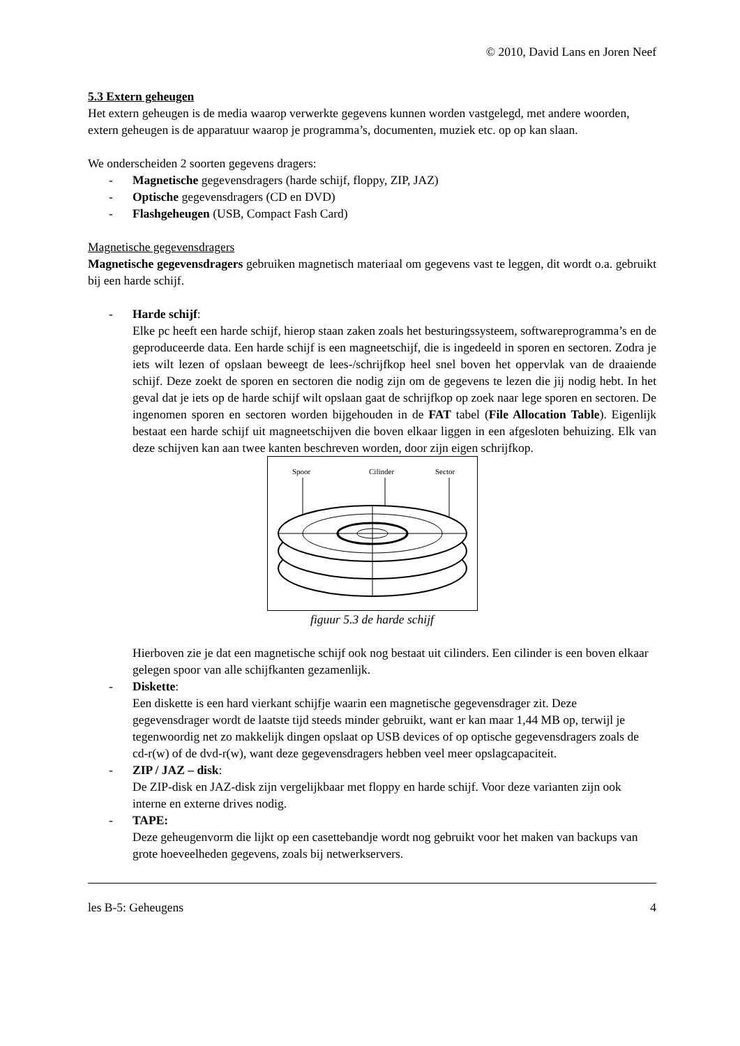© 2010, David Lans en Joren Neef
5.3 Extern geheugen
Het extern geheugen is de media waarop verwerkte gegevens kunnen worden vastgelegd, met andere woorden, extern geheugen is de apparatuur waarop je programma’s, documenten, muziek etc. op op kan slaan.
We onderscheiden 2 soorten gegevens dragers:
- Magnetische gegevensdragers (harde schijf, floppy, ZIP, JAZ)
- Optische gegevensdragers (CD en DVD)
- Flashgeheugen (USB, Compact Fash Card)
Magnetische gegevensdragers
Magnetische gegevensdragers gebruiken magnetisch materiaal om gegevens vast te leggen, dit wordt o.a. gebruikt bij een harde schijf.
- Harde schijf:
Elke pc heeft een harde schijf, hierop staan zaken zoals het besturingssysteem, softwareprogramma’s en de geproduceerde data. Een harde schijf is een magneetschijf, die is ingedeeld in sporen en sectoren. Zodra je iets wilt lezen of opslaan beweegt de lees-/schrijfkop heel snel boven het oppervlak van de draaiende schijf. Deze zoekt de sporen en sectoren die nodig zijn om de gegevens te lezen die jij nodig hebt. In het geval dat je iets op de harde schijf wilt opslaan gaat de schrijfkop op zoek naar lege sporen en sectoren. De ingenomen sporen en sectoren worden bijgehouden in de FAT tabel (File Allocation Table). Eigenlijk bestaat een harde schijf uit magneetschijven die boven elkaar liggen in een afgesloten behuizing. Elk van deze schijven kan aan twee kanten beschreven worden, door zijn eigen schrijfkop.
Spoor
Cilinder
Sector
figuur 5.3 de harde schijf
Hierboven zie je dat een magnetische schijf ook nog bestaat uit cilinders. Een cilinder is een boven elkaar gelegen spoor van alle schijfkanten gezamenlijk.
- Diskette:
Een diskette is een hard vierkant schijfje waarin een magnetische gegevensdrager zit. Deze gegevensdrager wordt de laatste tijd steeds minder gebruikt, want er kan maar 1,44 MB op, terwijl je tegenwoordig net zo makkelijk dingen opslaat op USB devices of op optische gegevensdragers zoals de cd-r(w) of de dvd-r(w), want deze gegevensdragers hebben veel meer opslagcapaciteit.
- ZIP / JAZ – disk:
De ZIP-disk en JAZ-disk zijn vergelijkbaar met floppy en harde schijf. Voor deze varianten zijn ook interne en externe drives nodig.
- TAPE:
Deze geheugenvorm die lijkt op een casettebandje wordt nog gebruikt voor het maken van backups van grote hoeveelheden gegevens, zoals bij netwerkservers.
les B-5: Geheugens 4